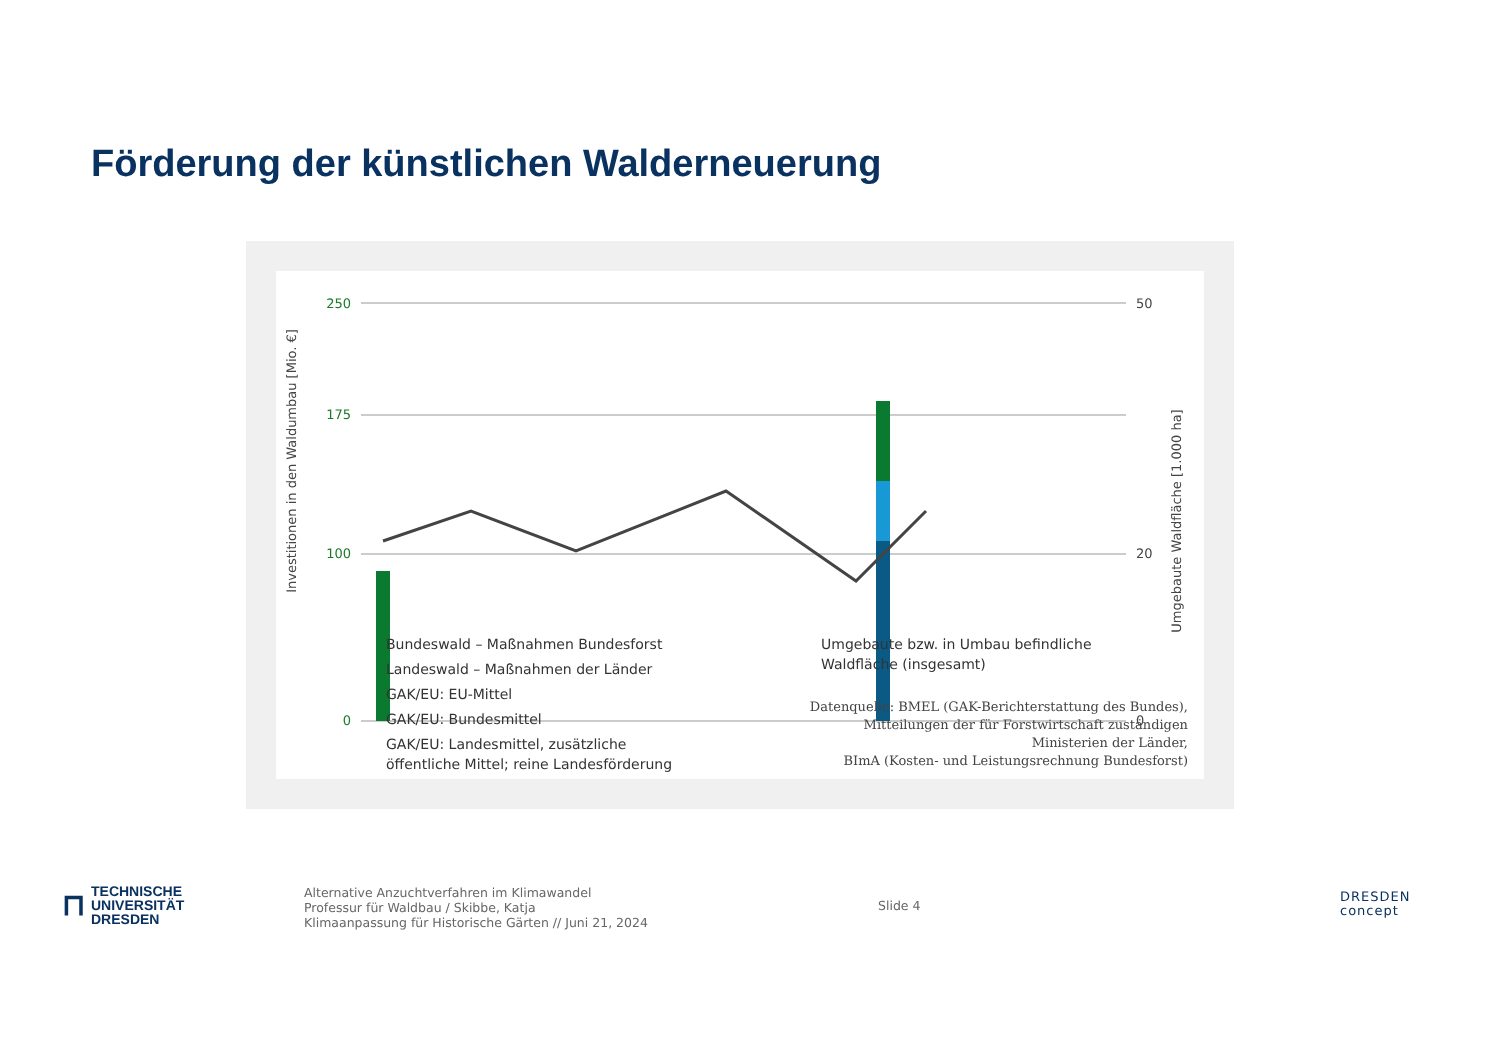Förderung der künstlichen Walderneuerung
Investitionen in den Waldumbau [Mio. €]
Umgebaute Waldfläche [1.000 ha]
250
175
100
0
50
20
0
Bundeswald – Maßnahmen Bundesforst
Landeswald – Maßnahmen der Länder
GAK/EU: EU-Mittel
GAK/EU: Bundesmittel
GAK/EU: Landesmittel, zusätzliche
öffentliche Mittel; reine Landesförderung
Umgebaute bzw. in Umbau befindliche
Waldfläche (insgesamt)
Datenquelle: BMEL (GAK-Berichterstattung des Bundes),
Mitteilungen der für Forstwirtschaft zuständigen
Ministerien der Länder,
BImA (Kosten- und Leistungsrechnung Bundesforst)
⊓
TECHNISCHE
UNIVERSITÄT
DRESDEN
Alternative Anzuchtverfahren im Klimawandel
Professur für Waldbau / Skibbe, Katja
Klimaanpassung für Historische Gärten // Juni 21, 2024
Slide 4
DRESDEN
concept